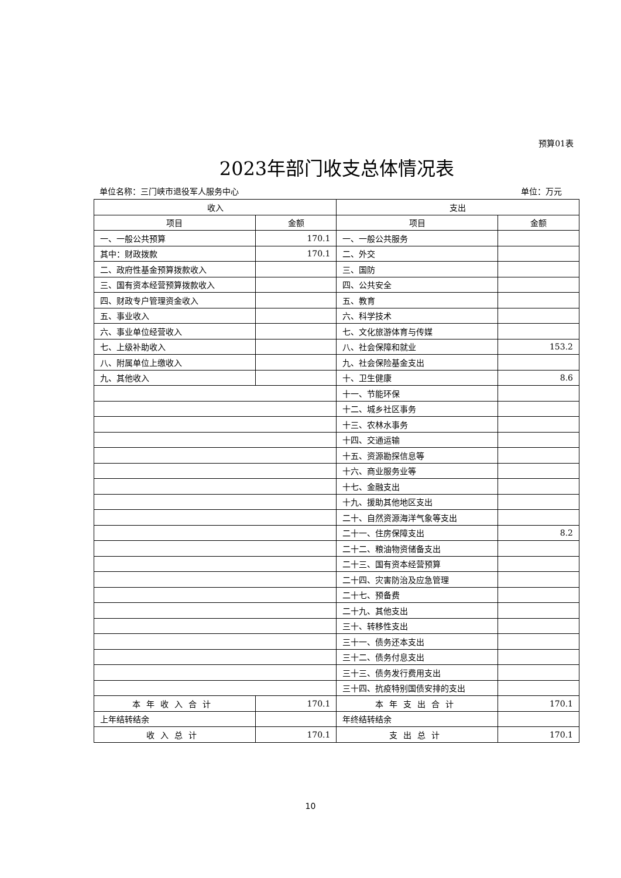预算01表
2023年部门收支总体情况表
单位名称：三门峡市退役军人服务中心 单位：万元
| 收入 | | 支出 | |
| --- | --- | --- | --- |
| 项目 | 金额 | 项目 | 金额 |
| 一、一般公共预算 | 170.1 | 一、一般公共服务 | |
| 其中：财政拨款 | 170.1 | 二、外交 | |
| 二、政府性基金预算拨款收入 | | 三、国防 | |
| 三、国有资本经营预算拨款收入 | | 四、公共安全 | |
| 四、财政专户管理资金收入 | | 五、教育 | |
| 五、事业收入 | | 六、科学技术 | |
| 六、事业单位经营收入 | | 七、文化旅游体育与传媒 | |
| 七、上级补助收入 | | 八、社会保障和就业 | 153.2 |
| 八、附属单位上缴收入 | | 九、社会保险基金支出 | |
| 九、其他收入 | | 十、卫生健康 | 8.6 |
| | | 十一、节能环保 | |
| | | 十二、城乡社区事务 | |
| | | 十三、农林水事务 | |
| | | 十四、交通运输 | |
| | | 十五、资源勘探信息等 | |
| | | 十六、商业服务业等 | |
| | | 十七、金融支出 | |
| | | 十九、援助其他地区支出 | |
| | | 二十、自然资源海洋气象等支出 | |
| | | 二十一、住房保障支出 | 8.2 |
| | | 二十二、粮油物资储备支出 | |
| | | 二十三、国有资本经营预算 | |
| | | 二十四、灾害防治及应急管理 | |
| | | 二十七、预备费 | |
| | | 二十九、其他支出 | |
| | | 三十、转移性支出 | |
| | | 三十一、债务还本支出 | |
| | | 三十二、债务付息支出 | |
| | | 三十三、债务发行费用支出 | |
| | | 三十四、抗疫特别国债安排的支出 | |
| 本年收入合计 | 170.1 | 本年支出合计 | 170.1 |
| 上年结转结余 | | 年终结转结余 | |
| 收入总计 | 170.1 | 支出总计 | 170.1 |
10